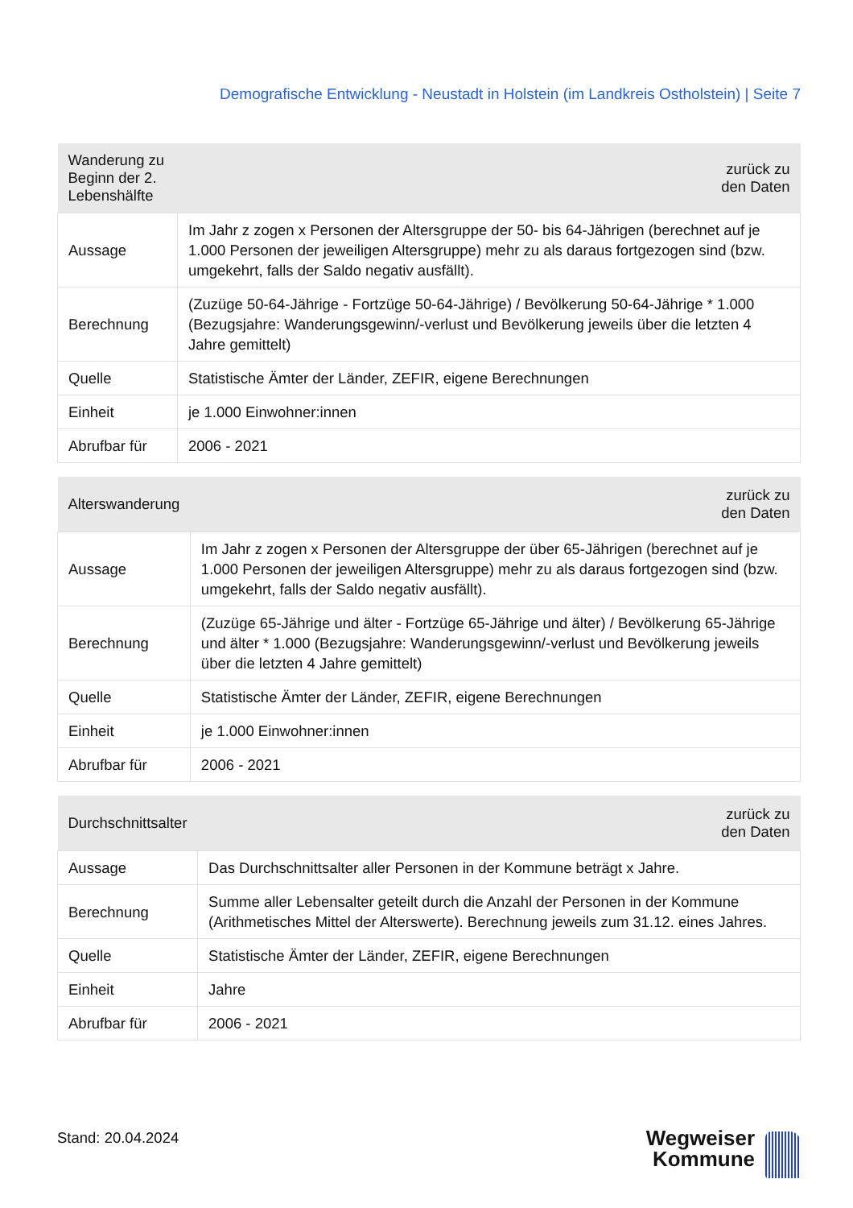Demografische Entwicklung - Neustadt in Holstein (im Landkreis Ostholstein) | Seite 7
| Wanderung zu Beginn der 2. Lebenshälfte | zurück zu den Daten |
| --- | --- |
| Aussage | Im Jahr z zogen x Personen der Altersgruppe der 50- bis 64-Jährigen (berechnet auf je 1.000 Personen der jeweiligen Altersgruppe) mehr zu als daraus fortgezogen sind (bzw. umgekehrt, falls der Saldo negativ ausfällt). |
| Berechnung | (Zuzüge 50-64-Jährige - Fortzüge 50-64-Jährige) / Bevölkerung 50-64-Jährige * 1.000 (Bezugsjahre: Wanderungsgewinn/-verlust und Bevölkerung jeweils über die letzten 4 Jahre gemittelt) |
| Quelle | Statistische Ämter der Länder, ZEFIR, eigene Berechnungen |
| Einheit | je 1.000 Einwohner:innen |
| Abrufbar für | 2006 - 2021 |
| Alterswanderung | zurück zu den Daten |
| --- | --- |
| Aussage | Im Jahr z zogen x Personen der Altersgruppe der über 65-Jährigen (berechnet auf je 1.000 Personen der jeweiligen Altersgruppe) mehr zu als daraus fortgezogen sind (bzw. umgekehrt, falls der Saldo negativ ausfällt). |
| Berechnung | (Zuzüge 65-Jährige und älter - Fortzüge 65-Jährige und älter) / Bevölkerung 65-Jährige und älter * 1.000 (Bezugsjahre: Wanderungsgewinn/-verlust und Bevölkerung jeweils über die letzten 4 Jahre gemittelt) |
| Quelle | Statistische Ämter der Länder, ZEFIR, eigene Berechnungen |
| Einheit | je 1.000 Einwohner:innen |
| Abrufbar für | 2006 - 2021 |
| Durchschnittsalter | zurück zu den Daten |
| --- | --- |
| Aussage | Das Durchschnittsalter aller Personen in der Kommune beträgt x Jahre. |
| Berechnung | Summe aller Lebensalter geteilt durch die Anzahl der Personen in der Kommune (Arithmetisches Mittel der Alterswerte). Berechnung jeweils zum 31.12. eines Jahres. |
| Quelle | Statistische Ämter der Länder, ZEFIR, eigene Berechnungen |
| Einheit | Jahre |
| Abrufbar für | 2006 - 2021 |
Stand: 20.04.2024
Wegweiser
Kommune